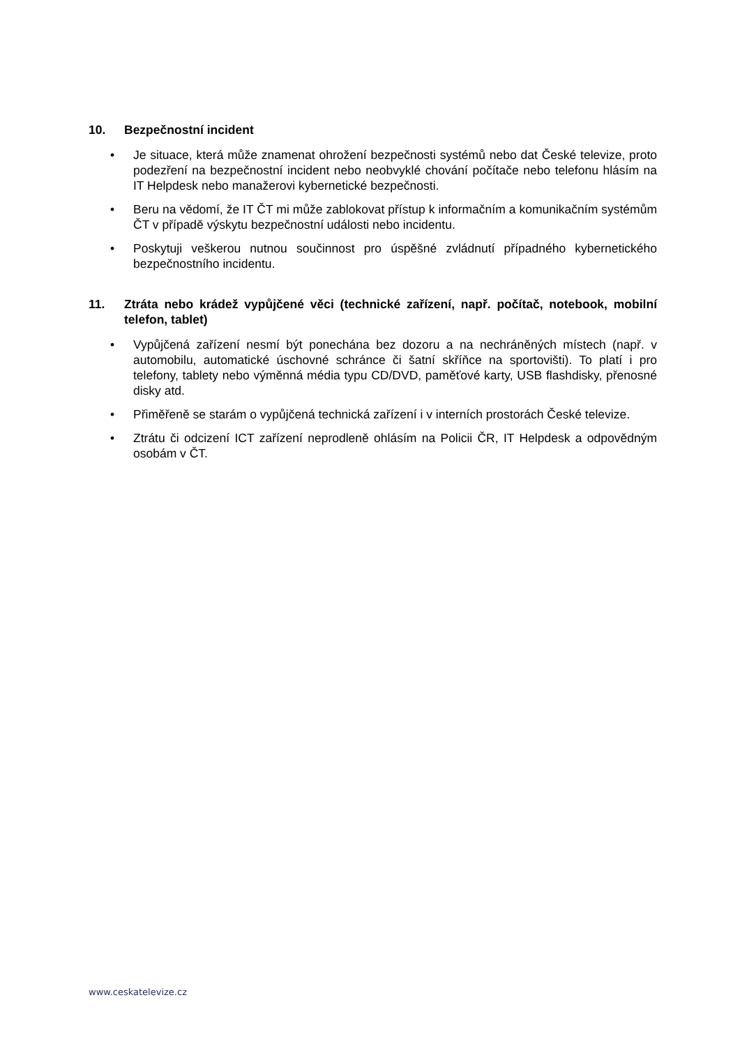10. Bezpečnostní incident
• Je situace, která může znamenat ohrožení bezpečnosti systémů nebo dat České televize, proto podezření na bezpečnostní incident nebo neobvyklé chování počítače nebo telefonu hlásím na IT Helpdesk nebo manažerovi kybernetické bezpečnosti.
• Beru na vědomí, že IT ČT mi může zablokovat přístup k informačním a komunikačním systémům ČT v případě výskytu bezpečnostní události nebo incidentu.
• Poskytuji veškerou nutnou součinnost pro úspěšné zvládnutí případného kybernetického bezpečnostního incidentu.
11. Ztráta nebo krádež vypůjčené věci (technické zařízení, např. počítač, notebook, mobilní telefon, tablet)
• Vypůjčená zařízení nesmí být ponechána bez dozoru a na nechráněných místech (např. v automobilu, automatické úschovné schránce či šatní skříňce na sportovišti). To platí i pro telefony, tablety nebo výměnná média typu CD/DVD, paměťové karty, USB flashdisky, přenosné disky atd.
• Přiměřeně se starám o vypůjčená technická zařízení i v interních prostorách České televize.
• Ztrátu či odcizení ICT zařízení neprodleně ohlásím na Policii ČR, IT Helpdesk a odpovědným osobám v ČT.
www.ceskatelevize.cz